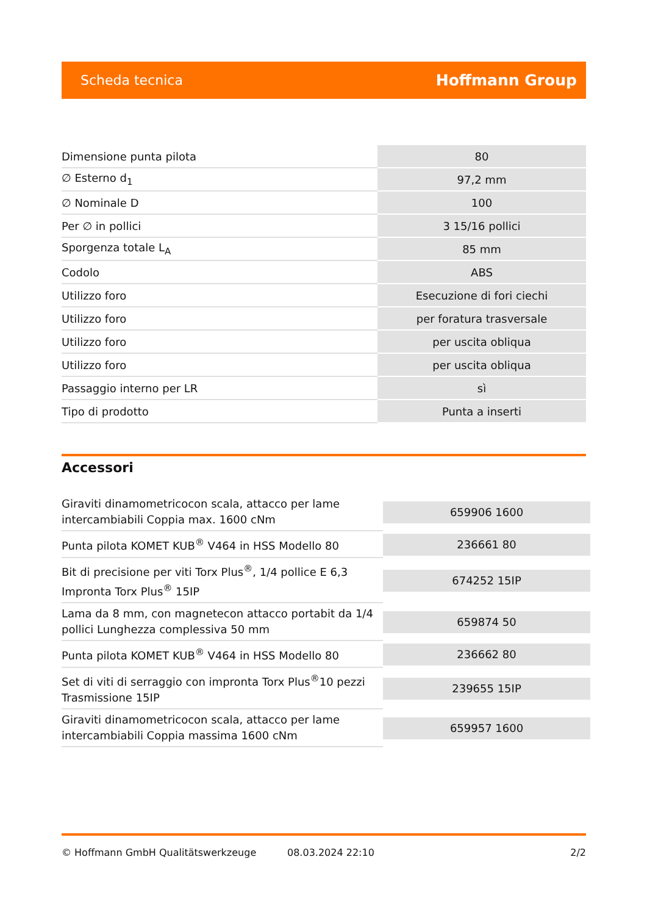Scheda tecnica Hoffmann Group
| Dimensione punta pilota | 80 |
| ∅ Esterno d<sub>1</sub> | 97,2 mm |
| ∅ Nominale D | 100 |
| Per ∅ in pollici | 3 15/16 pollici |
| Sporgenza totale L<sub>A</sub> | 85 mm |
| Codolo | ABS |
| Utilizzo foro | Esecuzione di fori ciechi |
| Utilizzo foro | per foratura trasversale |
| Utilizzo foro | per uscita obliqua |
| Utilizzo foro | per uscita obliqua |
| Passaggio interno per LR | sì |
| Tipo di prodotto | Punta a inserti |
Accessori
| Giraviti dinamometricocon scala, attacco per lame intercambiabili Coppia max. 1600 cNm | 659906 1600 |
| Punta pilota KOMET KUB<sup>®</sup> V464 in HSS Modello 80 | 236661 80 |
| Bit di precisione per viti Torx Plus<sup>®</sup>, 1/4 pollice E 6,3 Impronta Torx Plus<sup>®</sup> 15IP | 674252 15IP |
| Lama da 8 mm, con magnetecon attacco portabit da 1/4 pollici Lunghezza complessiva 50 mm | 659874 50 |
| Punta pilota KOMET KUB<sup>®</sup> V464 in HSS Modello 80 | 236662 80 |
| Set di viti di serraggio con impronta Torx Plus<sup>®</sup>10 pezzi Trasmissione 15IP | 239655 15IP |
| Giraviti dinamometricocon scala, attacco per lame intercambiabili Coppia massima 1600 cNm | 659957 1600 |
© Hoffmann GmbH Qualitätswerkzeuge 08.03.2024 22:10 2/2